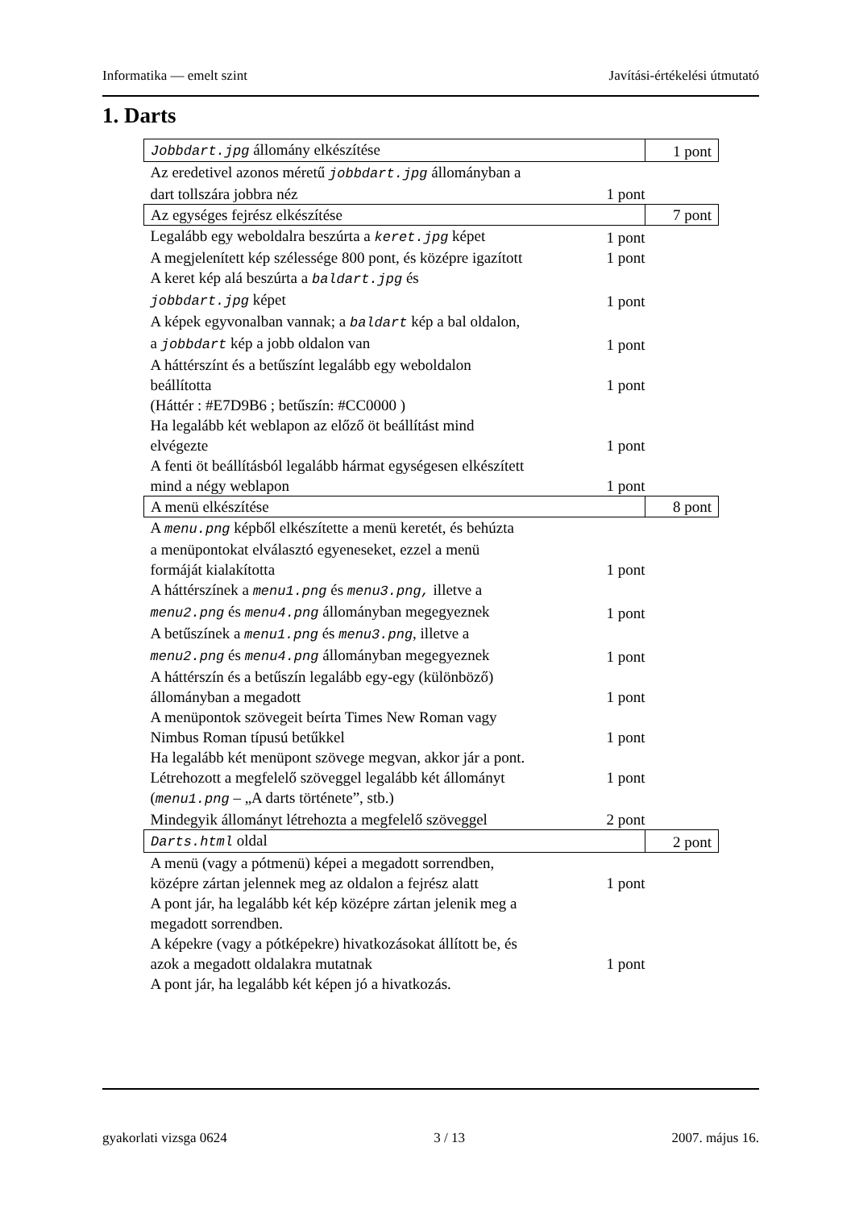Informatika — emelt szint Javítási-értékelési útmutató
1. Darts
| Jobbdart.jpg állomány elkészítése | | 1 pont |
| Az eredetivel azonos méretű jobbdart.jpg állományban a dart tollszára jobbra néz | 1 pont | |
| Az egységes fejrész elkészítése | | 7 pont |
| Legalább egy weboldalra beszúrta a keret.jpg képet | 1 pont | |
| A megjelenített kép szélessége 800 pont, és középre igazított | 1 pont | |
| A keret kép alá beszúrta a baldart.jpg és jobbdart.jpg képet | 1 pont | |
| A képek egyvonalban vannak; a baldart kép a bal oldalon, a jobbdart kép a jobb oldalon van | 1 pont | |
| A háttérszínt és a betűszínt legalább egy weboldalon beállította | 1 pont | |
| (Háttér : #E7D9B6 ; betűszín: #CC0000 ) | | |
| Ha legalább két weblapon az előző öt beállítást mind elvégezte | 1 pont | |
| A fenti öt beállításból legalább hármat egységesen elkészített mind a négy weblapon | 1 pont | |
| A menü elkészítése | | 8 pont |
| A menu.png képből elkészítette a menü keretét, és behúzta a menüpontokat elválasztó egyeneseket, ezzel a menü formáját kialakította | 1 pont | |
| A háttérszínek a menu1.png és menu3.png, illetve a menu2.png és menu4.png állományban megegyeznek | 1 pont | |
| A betűszínek a menu1.png és menu3.png , illetve a menu2.png és menu4.png állományban megegyeznek | 1 pont | |
| A háttérszín és a betűszín legalább egy-egy (különböző) állományban a megadott | 1 pont | |
| A menüpontok szövegeit beírta Times New Roman vagy Nimbus Roman típusú betűkkel | 1 pont | |
| Ha legalább két menüpont szövege megvan, akkor jár a pont. | | |
| Létrehozott a megfelelő szöveggel legalább két állományt | 1 pont | |
| ( menu1.png – „A darts története”, stb.) | | |
| Mindegyik állományt létrehozta a megfelelő szöveggel | 2 pont | |
| Darts.html oldal | | 2 pont |
| A menü (vagy a pótmenü) képei a megadott sorrendben, középre zártan jelennek meg az oldalon a fejrész alatt | 1 pont | |
| A pont jár, ha legalább két kép középre zártan jelenik meg a megadott sorrendben. | | |
| A képekre (vagy a pótképekre) hivatkozásokat állított be, és azok a megadott oldalakra mutatnak | 1 pont | |
| A pont jár, ha legalább két képen jó a hivatkozás. | | |
gyakorlati vizsga 0624 3 / 13 2007. május 16.